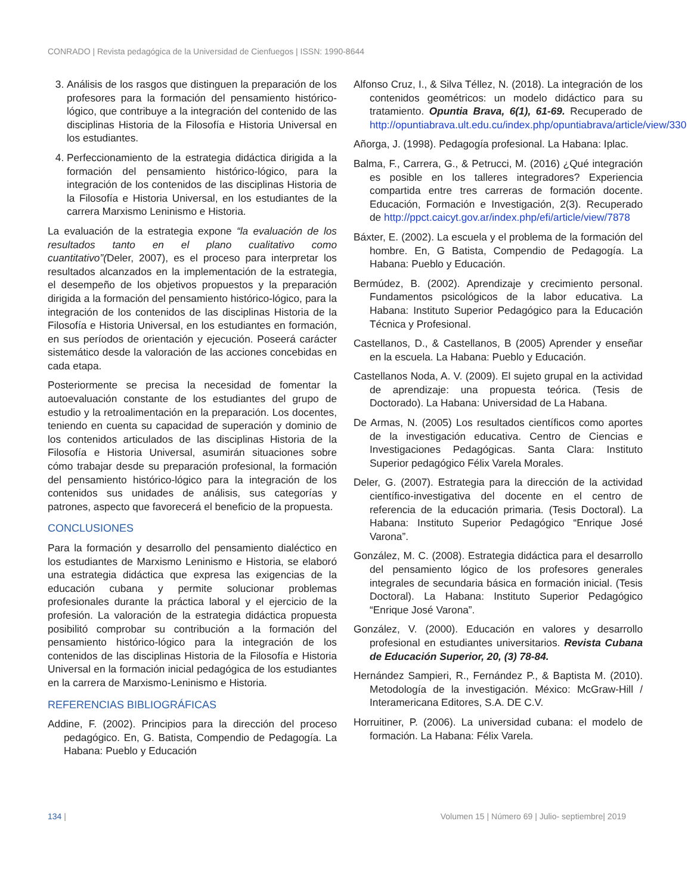CONRADO | Revista pedagógica de la Universidad de Cienfuegos | ISSN: 1990-8644
3. Análisis de los rasgos que distinguen la preparación de los profesores para la formación del pensamiento histórico-lógico, que contribuye a la integración del contenido de las disciplinas Historia de la Filosofía e Historia Universal en los estudiantes.
4. Perfeccionamiento de la estrategia didáctica dirigida a la formación del pensamiento histórico-lógico, para la integración de los contenidos de las disciplinas Historia de la Filosofía e Historia Universal, en los estudiantes de la carrera Marxismo Leninismo e Historia.
La evaluación de la estrategia expone “la evaluación de los resultados tanto en el plano cualitativo como cuantitativo”(Deler, 2007), es el proceso para interpretar los resultados alcanzados en la implementación de la estrategia, el desempeño de los objetivos propuestos y la preparación dirigida a la formación del pensamiento histórico-lógico, para la integración de los contenidos de las disciplinas Historia de la Filosofía e Historia Universal, en los estudiantes en formación, en sus períodos de orientación y ejecución. Poseerá carácter sistemático desde la valoración de las acciones concebidas en cada etapa.
Posteriormente se precisa la necesidad de fomentar la autoevaluación constante de los estudiantes del grupo de estudio y la retroalimentación en la preparación. Los docentes, teniendo en cuenta su capacidad de superación y dominio de los contenidos articulados de las disciplinas Historia de la Filosofía e Historia Universal, asumirán situaciones sobre cómo trabajar desde su preparación profesional, la formación del pensamiento histórico-lógico para la integración de los contenidos sus unidades de análisis, sus categorías y patrones, aspecto que favorecerá el beneficio de la propuesta.
CONCLUSIONES
Para la formación y desarrollo del pensamiento dialéctico en los estudiantes de Marxismo Leninismo e Historia, se elaboró una estrategia didáctica que expresa las exigencias de la educación cubana y permite solucionar problemas profesionales durante la práctica laboral y el ejercicio de la profesión. La valoración de la estrategia didáctica propuesta posibilitó comprobar su contribución a la formación del pensamiento histórico-lógico para la integración de los contenidos de las disciplinas Historia de la Filosofía e Historia Universal en la formación inicial pedagógica de los estudiantes en la carrera de Marxismo-Leninismo e Historia.
REFERENCIAS BIBLIOGRÁFICAS
Addine, F. (2002). Principios para la dirección del proceso pedagógico. En, G. Batista, Compendio de Pedagogía. La Habana: Pueblo y Educación
Alfonso Cruz, I., & Silva Téllez, N. (2018). La integración de los contenidos geométricos: un modelo didáctico para su tratamiento. Opuntia Brava, 6(1), 61-69. Recuperado de http://opuntiabrava.ult.edu.cu/index.php/opuntiabrava/article/view/330
Añorga, J. (1998). Pedagogía profesional. La Habana: Iplac.
Balma, F., Carrera, G., & Petrucci, M. (2016) ¿Qué integración es posible en los talleres integradores? Experiencia compartida entre tres carreras de formación docente. Educación, Formación e Investigación, 2(3). Recuperado de http://ppct.caicyt.gov.ar/index.php/efi/article/view/7878
Báxter, E. (2002). La escuela y el problema de la formación del hombre. En, G Batista, Compendio de Pedagogía. La Habana: Pueblo y Educación.
Bermúdez, B. (2002). Aprendizaje y crecimiento personal. Fundamentos psicológicos de la labor educativa. La Habana: Instituto Superior Pedagógico para la Educación Técnica y Profesional.
Castellanos, D., & Castellanos, B (2005) Aprender y enseñar en la escuela. La Habana: Pueblo y Educación.
Castellanos Noda, A. V. (2009). El sujeto grupal en la actividad de aprendizaje: una propuesta teórica. (Tesis de Doctorado). La Habana: Universidad de La Habana.
De Armas, N. (2005) Los resultados científicos como aportes de la investigación educativa. Centro de Ciencias e Investigaciones Pedagógicas. Santa Clara: Instituto Superior pedagógico Félix Varela Morales.
Deler, G. (2007). Estrategia para la dirección de la actividad científico-investigativa del docente en el centro de referencia de la educación primaria. (Tesis Doctoral). La Habana: Instituto Superior Pedagógico “Enrique José Varona”.
González, M. C. (2008). Estrategia didáctica para el desarrollo del pensamiento lógico de los profesores generales integrales de secundaria básica en formación inicial. (Tesis Doctoral). La Habana: Instituto Superior Pedagógico “Enrique José Varona”.
González, V. (2000). Educación en valores y desarrollo profesional en estudiantes universitarios. Revista Cubana de Educación Superior, 20, (3) 78-84.
Hernández Sampieri, R., Fernández P., & Baptista M. (2010). Metodología de la investigación. México: McGraw-Hill / Interamericana Editores, S.A. DE C.V.
Horruitiner, P. (2006). La universidad cubana: el modelo de formación. La Habana: Félix Varela.
134 | Volumen 15 | Número 69 | Julio- septiembre| 2019